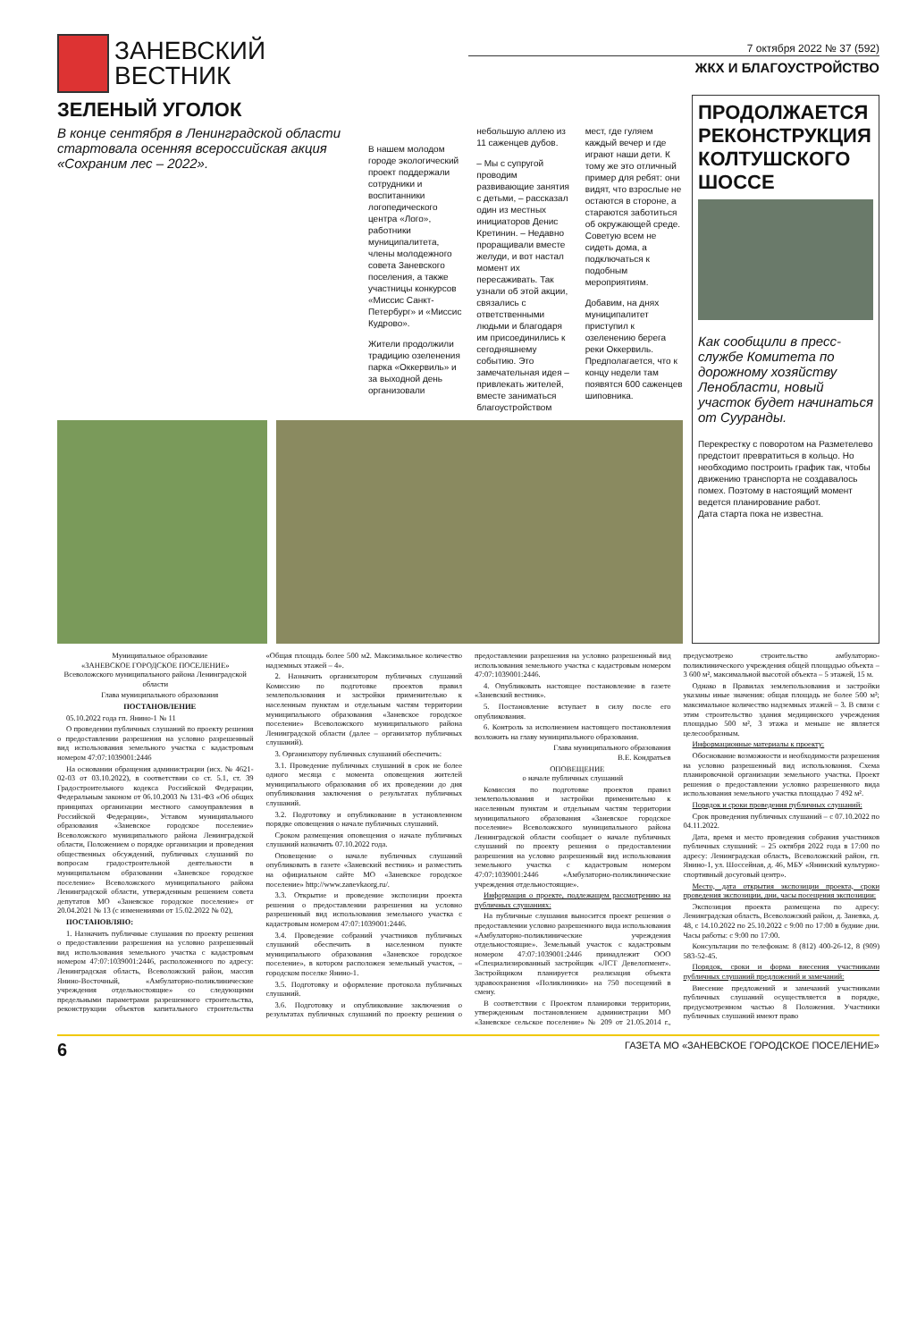ЗАНЕВСКИЙ
ВЕСТНИК
7 октября 2022 № 37 (592)
ЖКХ И БЛАГОУСТРОЙСТВО
ЗЕЛЕНЫЙ УГОЛОК
В конце сентября в Ленинградской области стартовала осенняя всероссийская акция «Сохраним лес – 2022».
В нашем молодом городе экологический проект поддержали сотрудники и воспитанники логопедического центра «Лого», работники муниципалитета, члены молодежного совета Заневского поселения, а также участницы конкурсов «Миссис Санкт-Петербург» и «Миссис Кудрово».
Жители продолжили традицию озеленения парка «Оккервиль» и за выходной день организовали небольшую аллею из 11 саженцев дубов.
– Мы с супругой проводим развивающие занятия с детьми, – рассказал один из местных инициаторов Денис Кретинин. – Недавно проращивали вместе желуди, и вот настал момент их пересаживать. Так узнали об этой акции, связались с ответственными людьми и благодаря им присоединились к сегодняшнему событию. Это замечательная идея – привлекать жителей, вместе заниматься благоустройством мест, где гуляем каждый вечер и где играют наши дети. К тому же это отличный пример для ребят: они видят, что взрослые не остаются в стороне, а стараются заботиться об окружающей среде. Советую всем не сидеть дома, а подключаться к подобным мероприятиям.
Добавим, на днях муниципалитет приступил к озеленению берега реки Оккервиль. Предполагается, что к концу недели там появятся 600 саженцев шиповника.
ПРОДОЛЖАЕТСЯ РЕКОНСТРУКЦИЯ КОЛТУШСКОГО ШОССЕ
Как сообщили в пресс-службе Комитета по дорожному хозяйству Ленобласти, новый участок будет начинаться от Сууранды.
Перекрестку с поворотом на Разметелево предстоит превратиться в кольцо. Но необходимо построить график так, чтобы движению транспорта не создавалось помех. Поэтому в настоящий момент ведется планирование работ.
Дата старта пока не известна.
Муниципальное образование
«ЗАНЕВСКОЕ ГОРОДСКОЕ ПОСЕЛЕНИЕ»
Всеволожского муниципального района Ленинградской области
Глава муниципального образования
ПОСТАНОВЛЕНИЕ
05.10.2022 года гп. Янино-1 № 11
О проведении публичных слушаний по проекту решения о предоставлении разрешения на условно разрешенный вид использования земельного участка с кадастровым номером 47:07:1039001:2446
На основании обращения администрации (исх. № 4621-02-03 от 03.10.2022), в соответствии со ст. 5.1, ст. 39 Градостроительного кодекса Российской Федерации, Федеральным законом от 06.10.2003 № 131-ФЗ «Об общих принципах организации местного самоуправления в Российской Федерации», Уставом муниципального образования «Заневское городское поселение» Всеволожского муниципального района Ленинградской области, Положением о порядке организации и проведения общественных обсуждений, публичных слушаний по вопросам градостроительной деятельности в муниципальном образовании «Заневское городское поселение» Всеволожского муниципального района Ленинградской области, утвержденным решением совета депутатов МО «Заневское городское поселение» от 20.04.2021 № 13 (с изменениями от 15.02.2022 № 02),
ПОСТАНОВЛЯЮ:
1. Назначить публичные слушания по проекту решения о предоставлении разрешения на условно разрешенный вид использования земельного участка с кадастровым номером 47:07:1039001:2446, расположенного по адресу: Ленинградская область, Всеволожский район, массив Янино-Восточный, «Амбулаторно-поликлинические учреждения отдельностоящие» со следующими предельными параметрами разрешенного строительства, реконструкции объектов капитального строительства «Общая площадь более 500 м2. Максимальное количество надземных этажей – 4».
2. Назначить организатором публичных слушаний Комиссию по подготовке проектов правил землепользования и застройки применительно к населенным пунктам и отдельным частям территории муниципального образования «Заневское городское поселение» Всеволожского муниципального района Ленинградской области (далее – организатор публичных слушаний).
3. Организатору публичных слушаний обеспечить:
3.1. Проведение публичных слушаний в срок не более одного месяца с момента оповещения жителей муниципального образования об их проведении до дня опубликования заключения о результатах публичных слушаний.
3.2. Подготовку и опубликование в установленном порядке оповещения о начале публичных слушаний.
Сроком размещения оповещения о начале публичных слушаний назначить 07.10.2022 года.
Оповещение о начале публичных слушаний опубликовать в газете «Заневский вестник» и разместить на официальном сайте МО «Заневское городское поселение» http://www.zanevkaorg.ru/.
3.3. Открытие и проведение экспозиции проекта решения о предоставлении разрешения на условно разрешенный вид использования земельного участка с кадастровым номером 47:07:1039001:2446.
3.4. Проведение собраний участников публичных слушаний обеспечить в населенном пункте муниципального образования «Заневское городское поселение», в котором расположен земельный участок, – городском поселке Янино-1.
3.5. Подготовку и оформление протокола публичных слушаний.
3.6. Подготовку и опубликование заключения о результатах публичных слушаний по проекту решения о предоставлении разрешения на условно разрешенный вид использования земельного участка с кадастровым номером 47:07:1039001:2446.
4. Опубликовать настоящее постановление в газете «Заневский вестник».
5. Постановление вступает в силу после его опубликования.
6. Контроль за исполнением настоящего постановления возложить на главу муниципального образования.
Глава муниципального образования
В.Е. Кондратьев
ОПОВЕЩЕНИЕ
о начале публичных слушаний
Комиссия по подготовке проектов правил землепользования и застройки применительно к населенным пунктам и отдельным частям территории муниципального образования «Заневское городское поселение» Всеволожского муниципального района Ленинградской области сообщает о начале публичных слушаний по проекту решения о предоставлении разрешения на условно разрешенный вид использования земельного участка с кадастровым номером 47:07:1039001:2446 «Амбулаторно-поликлинические учреждения отдельностоящие».
Информация о проекте, подлежащем рассмотрению на публичных слушаниях:
На публичные слушания выносится проект решения о предоставлении условно разрешенного вида использования «Амбулаторно-поликлинические учреждения отдельностоящие». Земельный участок с кадастровым номером 47:07:1039001:2446 принадлежит ООО «Специализированный застройщик «ЛСТ Девелопмент». Застройщиком планируется реализация объекта здравоохранения «Поликлиники» на 750 посещений в смену.
В соответствии с Проектом планировки территории, утвержденным постановлением администрации МО «Заневское сельское поселение» № 209 от 21.05.2014 г., предусмотрено строительство амбулаторно-поликлинического учреждения общей площадью объекта – 3 600 м², максимальной высотой объекта – 5 этажей, 15 м.
Однако в Правилах землепользования и застройки указаны иные значения: общая площадь не более 500 м²; максимальное количество надземных этажей – 3. В связи с этим строительство здания медицинского учреждения площадью 500 м², 3 этажа и меньше не является целесообразным.
Информационные материалы к проекту:
Обоснование возможности и необходимости разрешения на условно разрешенный вид использования. Схема планировочной организации земельного участка. Проект решения о предоставлении условно разрешенного вида использования земельного участка площадью 7 492 м².
Порядок и сроки проведения публичных слушаний:
Срок проведения публичных слушаний – с 07.10.2022 по 04.11.2022.
Дата, время и место проведения собрания участников публичных слушаний: – 25 октября 2022 года в 17:00 по адресу: Ленинградская область, Всеволожский район, гп. Янино-1, ул. Шоссейная, д. 46, МБУ «Янинский культурно-спортивный досуговый центр».
Место, дата открытия экспозиции проекта, сроки проведения экспозиции, дни, часы посещения экспозиции:
Экспозиция проекта размещена по адресу: Ленинградская область, Всеволожский район, д. Заневка, д. 48, с 14.10.2022 по 25.10.2022 с 9:00 по 17:00 в будние дни. Часы работы: с 9:00 по 17:00.
Консультации по телефонам: 8 (812) 400-26-12, 8 (909) 583-52-45.
Порядок, сроки и форма внесения участниками публичных слушаний предложений и замечаний:
Внесение предложений и замечаний участниками публичных слушаний осуществляется в порядке, предусмотренном частью 8 Положения. Участники публичных слушаний имеют право
6 ГАЗЕТА МО «ЗАНЕВСКОЕ ГОРОДСКОЕ ПОСЕЛЕНИЕ»